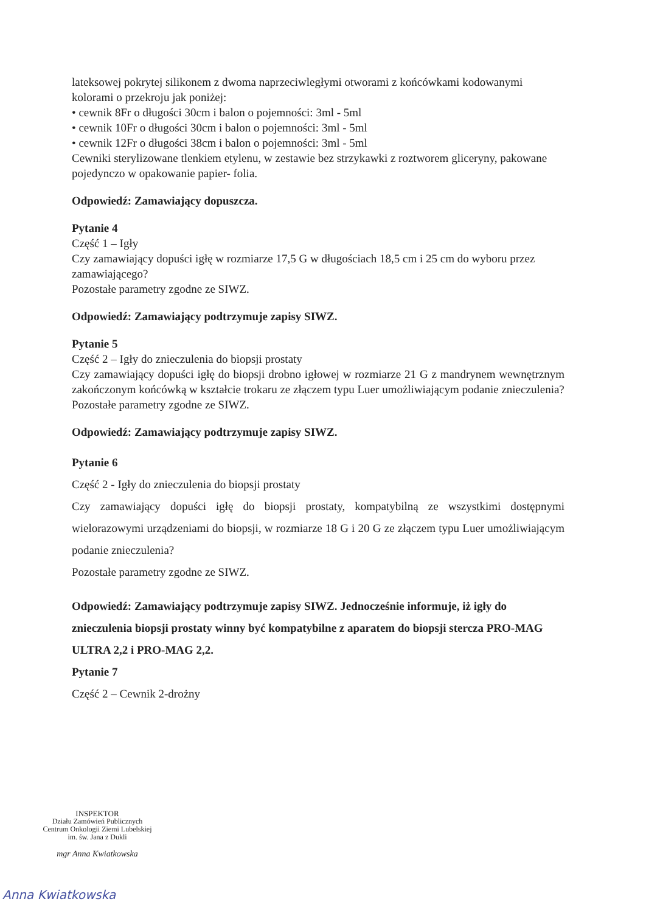lateksowej pokrytej silikonem z dwoma naprzeciwległymi otworami z końcówkami kodowanymi kolorami o przekroju jak poniżej:
• cewnik 8Fr o długości 30cm i balon o pojemności: 3ml - 5ml
• cewnik 10Fr o długości 30cm i balon o pojemności: 3ml - 5ml
• cewnik 12Fr o długości 38cm i balon o pojemności: 3ml - 5ml
Cewniki sterylizowane tlenkiem etylenu, w zestawie bez strzykawki z roztworem gliceryny, pakowane pojedynczo w opakowanie papier- folia.
Odpowiedź: Zamawiający dopuszcza.
Pytanie 4
Część 1 – Igły
Czy zamawiający dopuści igłę w rozmiarze 17,5 G w długościach 18,5 cm i 25 cm do wyboru przez zamawiającego?
Pozostałe parametry zgodne ze SIWZ.
Odpowiedź: Zamawiający podtrzymuje zapisy SIWZ.
Pytanie 5
Część 2 – Igły do znieczulenia do biopsji prostaty
Czy zamawiający dopuści igłę do biopsji drobno igłowej w rozmiarze 21 G z mandrynem wewnętrznym zakończonym końcówką w kształcie trokaru ze złączem typu Luer umożliwiającym podanie znieczulenia?
Pozostałe parametry zgodne ze SIWZ.
Odpowiedź: Zamawiający podtrzymuje zapisy SIWZ.
Pytanie 6
Część 2 - Igły do znieczulenia do biopsji prostaty
Czy zamawiający dopuści igłę do biopsji prostaty, kompatybilną ze wszystkimi dostępnymi wielorazowymi urządzeniami do biopsji, w rozmiarze 18 G i 20 G ze złączem typu Luer umożliwiającym podanie znieczulenia?
Pozostałe parametry zgodne ze SIWZ.
Odpowiedź: Zamawiający podtrzymuje zapisy SIWZ. Jednocześnie informuje, iż igły do znieczulenia biopsji prostaty winny być kompatybilne z aparatem do biopsji stercza PRO-MAG ULTRA 2,2 i PRO-MAG 2,2.
Pytanie 7
Część 2 – Cewnik 2-drożny
INSPEKTOR
Działu Zamówień Publicznych
Centrum Onkologii Ziemi Lubelskiej
im. św. Jana z Dukli
mgr Anna Kwiatkowska
Anna Kwiatkowska